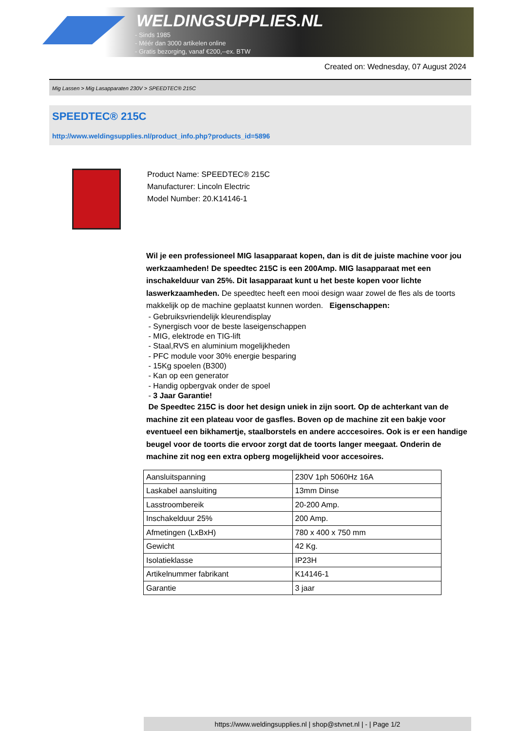WELDINGSUPPLIES.NL
- Sinds 1985
- Méér dan 3000 artikelen online
- Gratis bezorging, vanaf €200,--ex. BTW
Created on: Wednesday, 07 August 2024
Mig Lassen > Mig Lasapparaten 230V > SPEEDTEC® 215C
SPEEDTEC® 215C
http://www.weldingsupplies.nl/product_info.php?products_id=5896
Product Name: SPEEDTEC® 215C
Manufacturer: Lincoln Electric
Model Number: 20.K14146-1
Wil je een professioneel MIG lasapparaat kopen, dan is dit de juiste machine voor jou werkzaamheden! De speedtec 215C is een 200Amp. MIG lasapparaat met een inschakelduur van 25%. Dit lasapparaat kunt u het beste kopen voor lichte laswerkzaamheden. De speedtec heeft een mooi design waar zowel de fles als de toorts makkelijk op de machine geplaatst kunnen worden. Eigenschappen:
- Gebruiksvriendelijk kleurendisplay
- Synergisch voor de beste laseigenschappen
- MIG, elektrode en TIG-lift
- Staal,RVS en aluminium mogelijkheden
- PFC module voor 30% energie besparing
- 15Kg spoelen (B300)
- Kan op een generator
- Handig opbergvak onder de spoel
- 3 Jaar Garantie!
De Speedtec 215C is door het design uniek in zijn soort. Op de achterkant van de machine zit een plateau voor de gasfles. Boven op de machine zit een bakje voor eventueel een bikhamertje, staalborstels en andere acccesoires. Ook is er een handige beugel voor de toorts die ervoor zorgt dat de toorts langer meegaat. Onderin de machine zit nog een extra opberg mogelijkheid voor accesoires.
| Aansluitspanning | 230V 1ph 5060Hz 16A |
| Laskabel aansluiting | 13mm Dinse |
| Lasstroombereik | 20-200 Amp. |
| Inschakelduur 25% | 200 Amp. |
| Afmetingen (LxBxH) | 780 x 400 x 750 mm |
| Gewicht | 42 Kg. |
| Isolatieklasse | IP23H |
| Artikelnummer fabrikant | K14146-1 |
| Garantie | 3 jaar |
https://www.weldingsupplies.nl | shop@stvnet.nl | - | Page 1/2